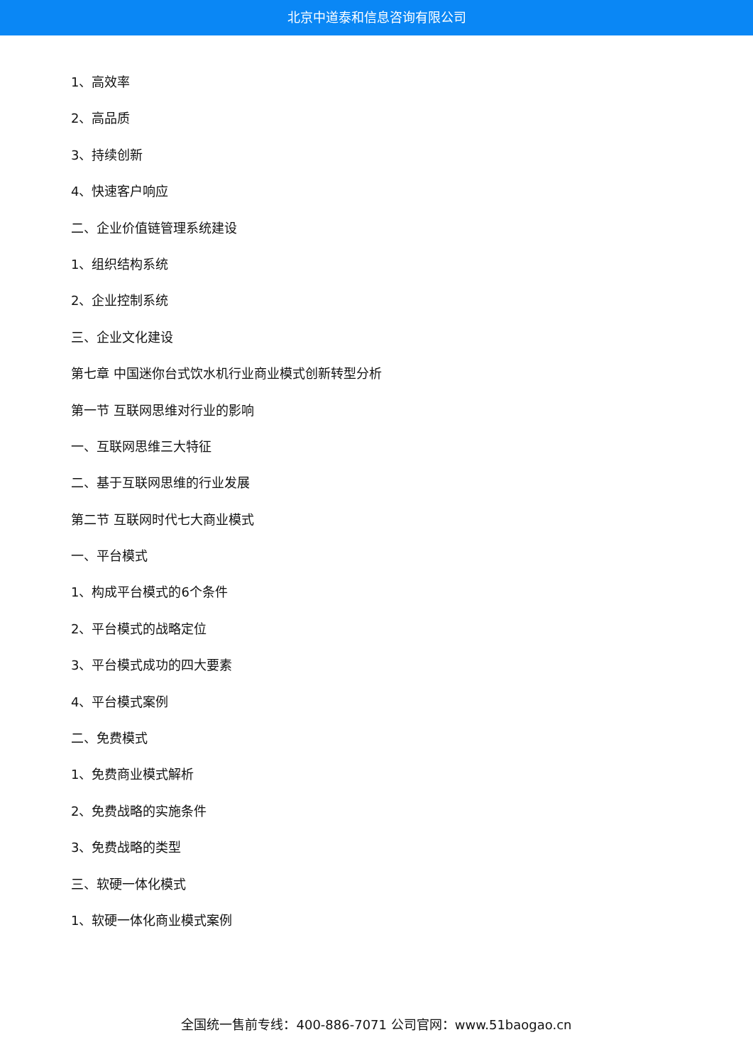北京中道泰和信息咨询有限公司
1、高效率
2、高品质
3、持续创新
4、快速客户响应
二、企业价值链管理系统建设
1、组织结构系统
2、企业控制系统
三、企业文化建设
第七章 中国迷你台式饮水机行业商业模式创新转型分析
第一节 互联网思维对行业的影响
一、互联网思维三大特征
二、基于互联网思维的行业发展
第二节 互联网时代七大商业模式
一、平台模式
1、构成平台模式的6个条件
2、平台模式的战略定位
3、平台模式成功的四大要素
4、平台模式案例
二、免费模式
1、免费商业模式解析
2、免费战略的实施条件
3、免费战略的类型
三、软硬一体化模式
1、软硬一体化商业模式案例
全国统一售前专线：400-886-7071 公司官网：www.51baogao.cn